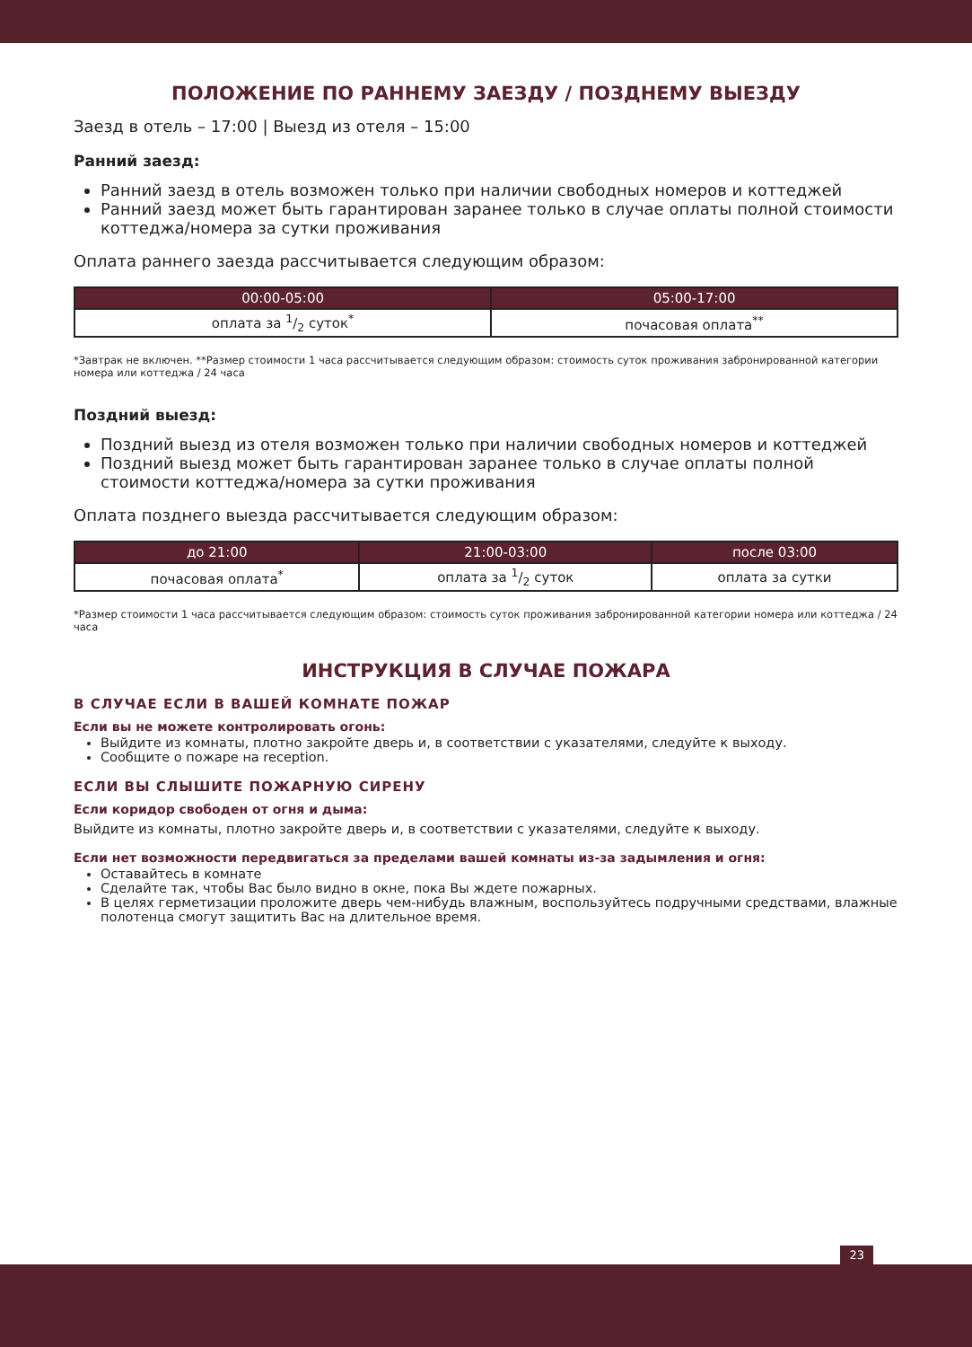ПОЛОЖЕНИЕ ПО РАННЕМУ ЗАЕЗДУ / ПОЗДНЕМУ ВЫЕЗДУ
Заезд в отель – 17:00 | Выезд из отеля – 15:00
Ранний заезд:
Ранний заезд в отель возможен только при наличии свободных номеров и коттеджей
Ранний заезд может быть гарантирован заранее только в случае оплаты полной стоимости коттеджа/номера за сутки проживания
Оплата раннего заезда рассчитывается следующим образом:
| 00:00-05:00 | 05:00-17:00 |
| --- | --- |
| оплата за 1/2 суток<sup>*</sup> | почасовая оплата<sup>**</sup> |
*Завтрак не включен. **Размер стоимости 1 часа рассчитывается следующим образом: стоимость суток проживания забронированной категории номера или коттеджа / 24 часа
Поздний выезд:
Поздний выезд из отеля возможен только при наличии свободных номеров и коттеджей
Поздний выезд может быть гарантирован заранее только в случае оплаты полной стоимости коттеджа/номера за сутки проживания
Оплата позднего выезда рассчитывается следующим образом:
| до 21:00 | 21:00-03:00 | после 03:00 |
| --- | --- | --- |
| почасовая оплата<sup>*</sup> | оплата за 1/2 суток | оплата за сутки |
*Размер стоимости 1 часа рассчитывается следующим образом: стоимость суток проживания забронированной категории номера или коттеджа / 24 часа
ИНСТРУКЦИЯ В СЛУЧАЕ ПОЖАРА
В СЛУЧАЕ ЕСЛИ В ВАШЕЙ КОМНАТЕ ПОЖАР
Если вы не можете контролировать огонь:
Выйдите из комнаты, плотно закройте дверь и, в соответствии с указателями, следуйте к выходу.
Сообщите о пожаре на reception.
ЕСЛИ ВЫ СЛЫШИТЕ ПОЖАРНУЮ СИРЕНУ
Если коридор свободен от огня и дыма:
Выйдите из комнаты, плотно закройте дверь и, в соответствии с указателями, следуйте к выходу.
Если нет возможности передвигаться за пределами вашей комнаты из-за задымления и огня:
Оставайтесь в комнате
Сделайте так, чтобы Вас было видно в окне, пока Вы ждете пожарных.
В целях герметизации проложите дверь чем-нибудь влажным, воспользуйтесь подручными средствами, влажные полотенца смогут защитить Вас на длительное время.
23